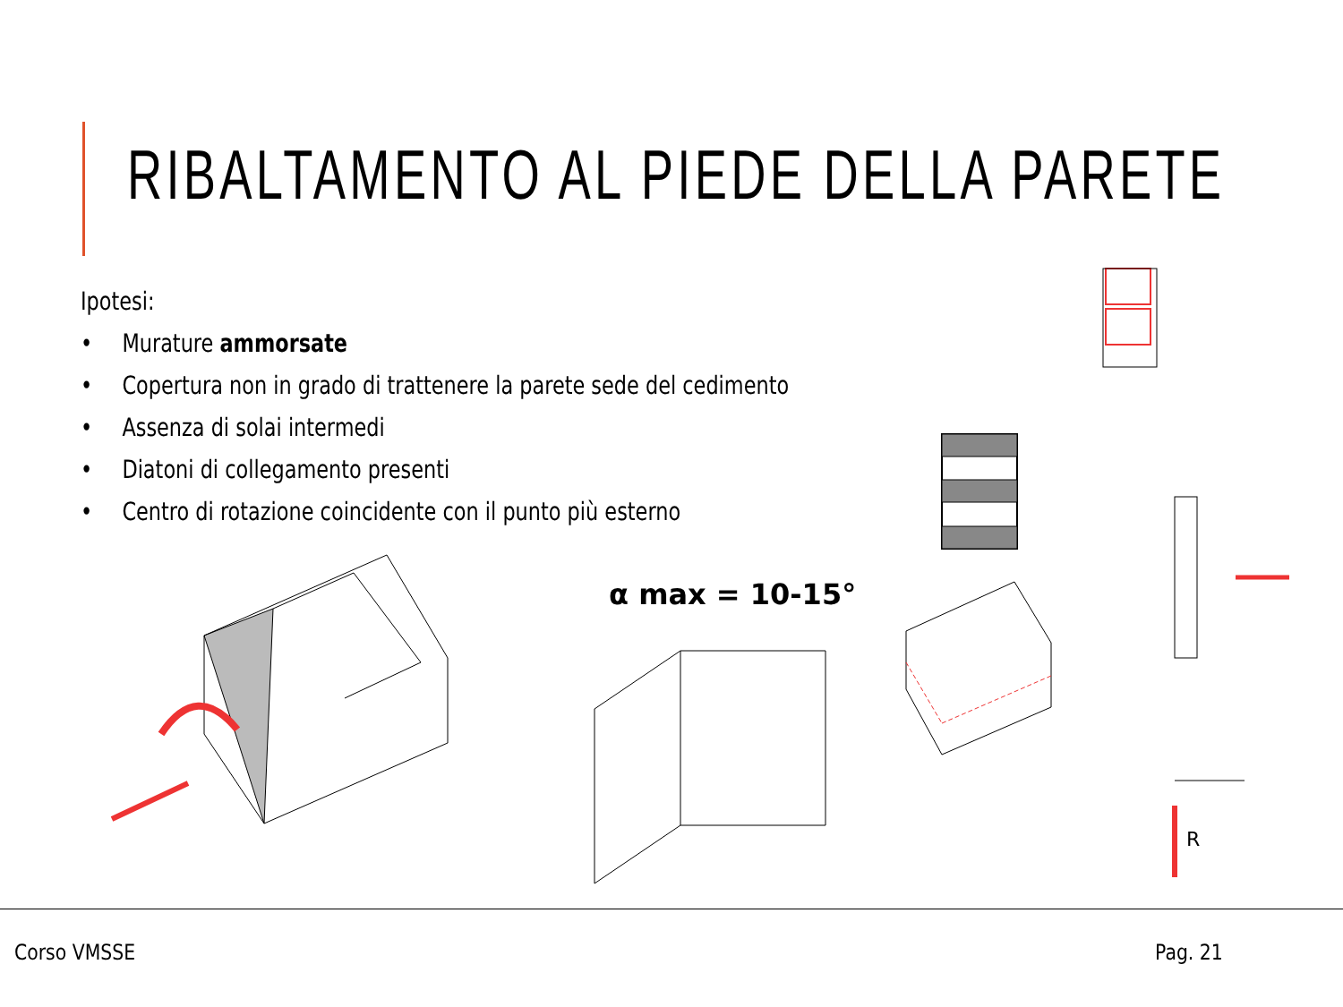RIBALTAMENTO AL PIEDE DELLA PARETE
Ipotesi:
• Murature ammorsate
• Copertura non in grado di trattenere la parete sede del cedimento
• Assenza di solai intermedi
• Diatoni di collegamento presenti
• Centro di rotazione coincidente con il punto più esterno
α max = 10-15°
R
Corso VMSSE Pag. 21